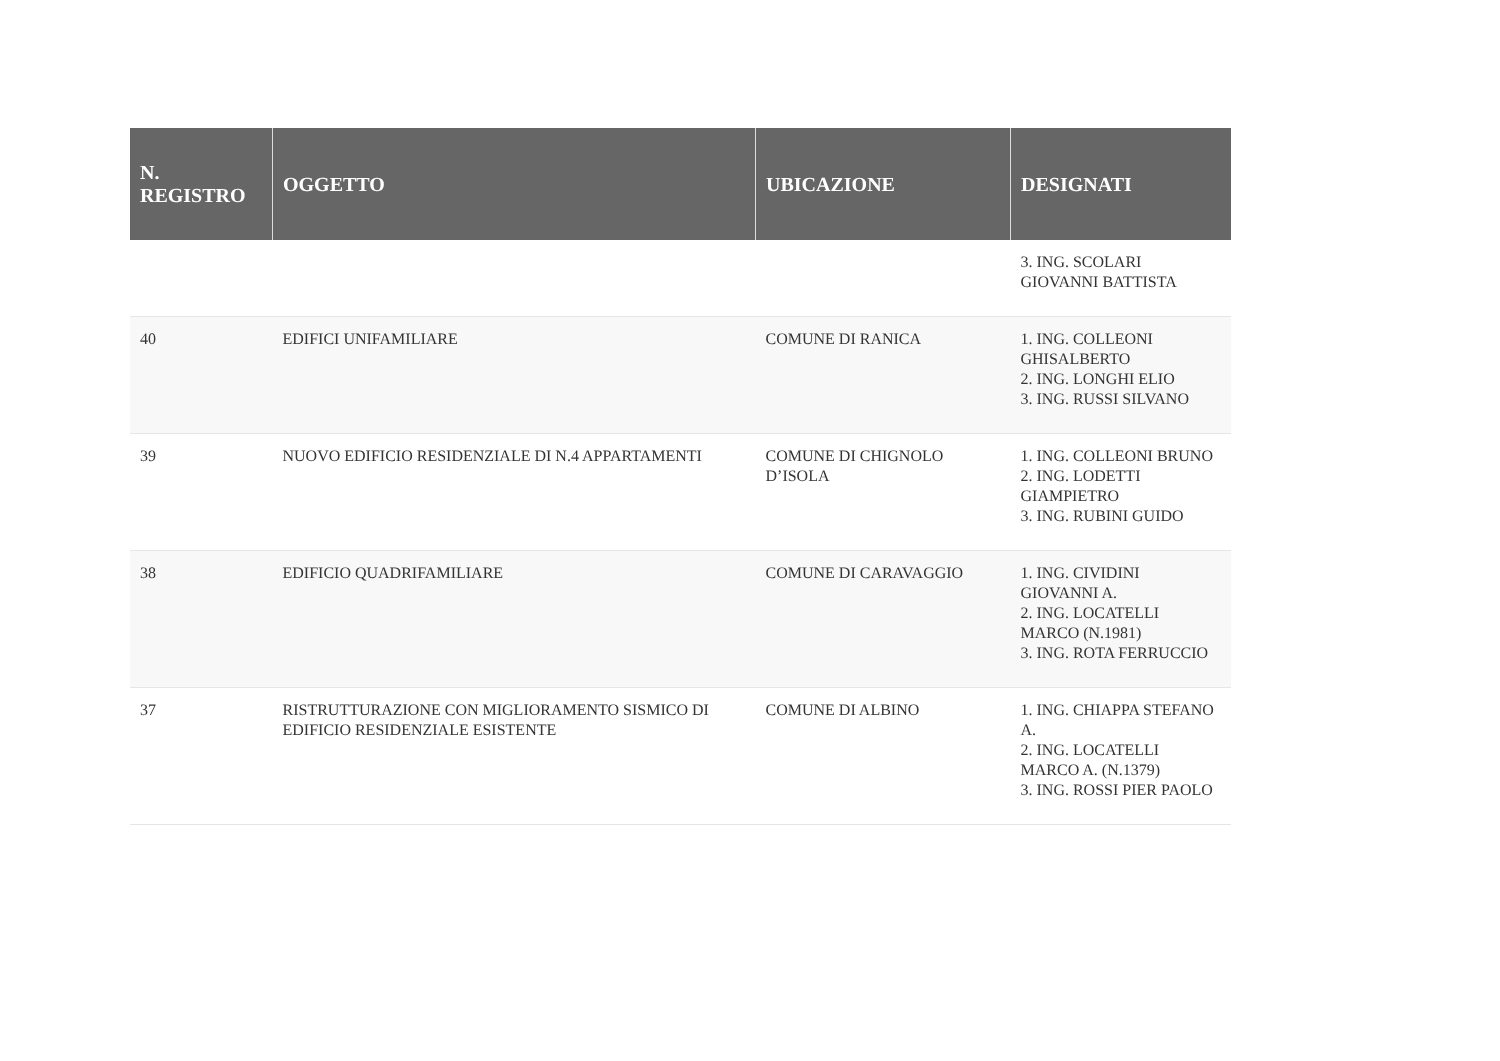| N. REGISTRO | OGGETTO | UBICAZIONE | DESIGNATI |
| --- | --- | --- | --- |
| | | | 3. ING. SCOLARI GIOVANNI BATTISTA |
| 40 | EDIFICI UNIFAMILIARE | COMUNE DI RANICA | 1. ING. COLLEONI GHISALBERTO 2. ING. LONGHI ELIO 3. ING. RUSSI SILVANO |
| 39 | NUOVO EDIFICIO RESIDENZIALE DI N.4 APPARTAMENTI | COMUNE DI CHIGNOLO D’ISOLA | 1. ING. COLLEONI BRUNO 2. ING. LODETTI GIAMPIETRO 3. ING. RUBINI GUIDO |
| 38 | EDIFICIO QUADRIFAMILIARE | COMUNE DI CARAVAGGIO | 1. ING. CIVIDINI GIOVANNI A. 2. ING. LOCATELLI MARCO (N.1981) 3. ING. ROTA FERRUCCIO |
| 37 | RISTRUTTURAZIONE CON MIGLIORAMENTO SISMICO DI EDIFICIO RESIDENZIALE ESISTENTE | COMUNE DI ALBINO | 1. ING. CHIAPPA STEFANO A. 2. ING. LOCATELLI MARCO A. (N.1379) 3. ING. ROSSI PIER PAOLO |